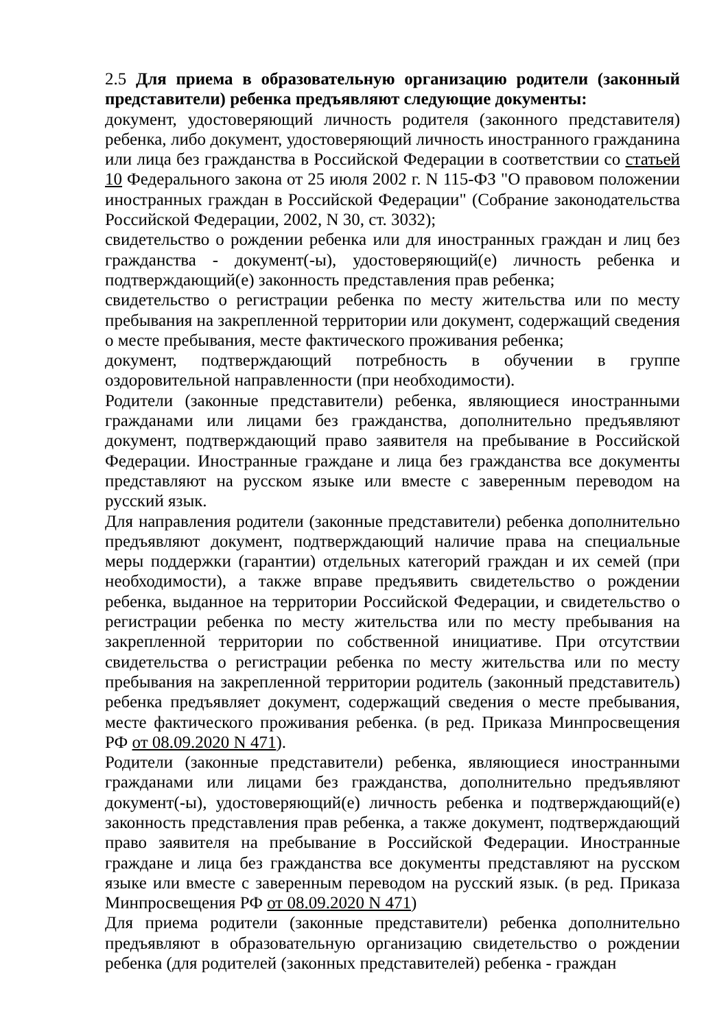2.5 Для приема в образовательную организацию родители (законный представители) ребенка предъявляют следующие документы:
документ, удостоверяющий личность родителя (законного представителя) ребенка, либо документ, удостоверяющий личность иностранного гражданина или лица без гражданства в Российской Федерации в соответствии со статьей 10 Федерального закона от 25 июля 2002 г. N 115-ФЗ "О правовом положении иностранных граждан в Российской Федерации" (Собрание законодательства Российской Федерации, 2002, N 30, ст. 3032);
свидетельство о рождении ребенка или для иностранных граждан и лиц без гражданства - документ(-ы), удостоверяющий(е) личность ребенка и подтверждающий(е) законность представления прав ребенка;
свидетельство о регистрации ребенка по месту жительства или по месту пребывания на закрепленной территории или документ, содержащий сведения о месте пребывания, месте фактического проживания ребенка;
документ, подтверждающий потребность в обучении в группе оздоровительной направленности (при необходимости).
Родители (законные представители) ребенка, являющиеся иностранными гражданами или лицами без гражданства, дополнительно предъявляют документ, подтверждающий право заявителя на пребывание в Российской Федерации. Иностранные граждане и лица без гражданства все документы представляют на русском языке или вместе с заверенным переводом на русский язык.
Для направления родители (законные представители) ребенка дополнительно предъявляют документ, подтверждающий наличие права на специальные меры поддержки (гарантии) отдельных категорий граждан и их семей (при необходимости), а также вправе предъявить свидетельство о рождении ребенка, выданное на территории Российской Федерации, и свидетельство о регистрации ребенка по месту жительства или по месту пребывания на закрепленной территории по собственной инициативе. При отсутствии свидетельства о регистрации ребенка по месту жительства или по месту пребывания на закрепленной территории родитель (законный представитель) ребенка предъявляет документ, содержащий сведения о месте пребывания, месте фактического проживания ребенка. (в ред. Приказа Минпросвещения РФ от 08.09.2020 N 471).
Родители (законные представители) ребенка, являющиеся иностранными гражданами или лицами без гражданства, дополнительно предъявляют документ(-ы), удостоверяющий(е) личность ребенка и подтверждающий(е) законность представления прав ребенка, а также документ, подтверждающий право заявителя на пребывание в Российской Федерации. Иностранные граждане и лица без гражданства все документы представляют на русском языке или вместе с заверенным переводом на русский язык. (в ред. Приказа Минпросвещения РФ от 08.09.2020 N 471)
Для приема родители (законные представители) ребенка дополнительно предъявляют в образовательную организацию свидетельство о рождении ребенка (для родителей (законных представителей) ребенка - граждан